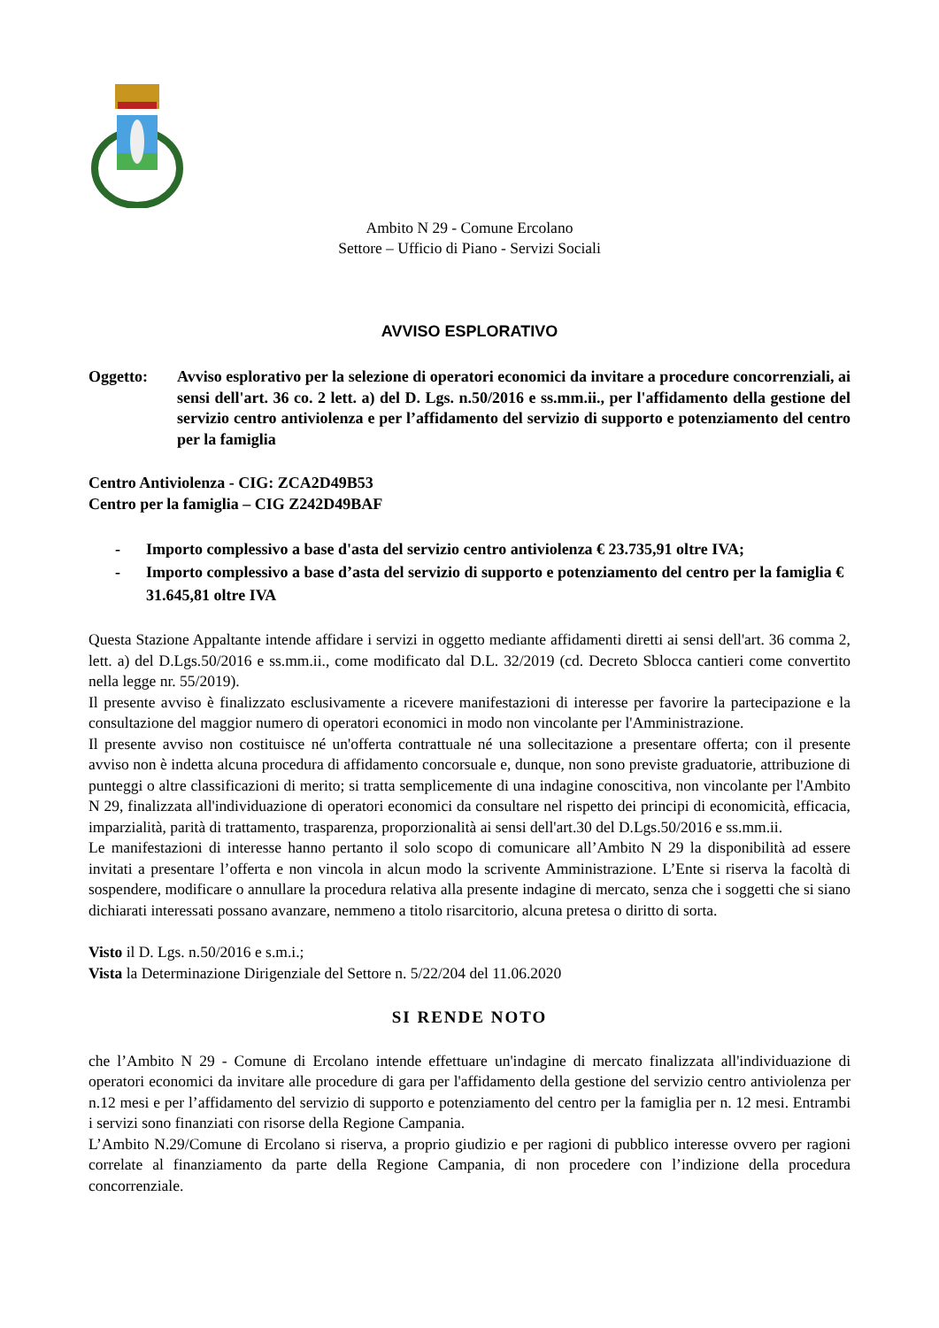Ambito N 29 - Comune Ercolano
Settore – Ufficio di Piano - Servizi Sociali
AVVISO ESPLORATIVO
Oggetto: Avviso esplorativo per la selezione di operatori economici da invitare a procedure concorrenziali, ai sensi dell'art. 36 co. 2 lett. a) del D. Lgs. n.50/2016 e ss.mm.ii., per l'affidamento della gestione del servizio centro antiviolenza e per l’affidamento del servizio di supporto e potenziamento del centro per la famiglia
Centro Antiviolenza - CIG: ZCA2D49B53
Centro per la famiglia – CIG Z242D49BAF
- Importo complessivo a base d'asta del servizio centro antiviolenza € 23.735,91 oltre IVA;
- Importo complessivo a base d’asta del servizio di supporto e potenziamento del centro per la famiglia € 31.645,81 oltre IVA
Questa Stazione Appaltante intende affidare i servizi in oggetto mediante affidamenti diretti ai sensi dell'art. 36 comma 2, lett. a) del D.Lgs.50/2016 e ss.mm.ii., come modificato dal D.L. 32/2019 (cd. Decreto Sblocca cantieri come convertito nella legge nr. 55/2019).
Il presente avviso è finalizzato esclusivamente a ricevere manifestazioni di interesse per favorire la partecipazione e la consultazione del maggior numero di operatori economici in modo non vincolante per l'Amministrazione.
Il presente avviso non costituisce né un'offerta contrattuale né una sollecitazione a presentare offerta; con il presente avviso non è indetta alcuna procedura di affidamento concorsuale e, dunque, non sono previste graduatorie, attribuzione di punteggi o altre classificazioni di merito; si tratta semplicemente di una indagine conoscitiva, non vincolante per l'Ambito N 29, finalizzata all'individuazione di operatori economici da consultare nel rispetto dei principi di economicità, efficacia, imparzialità, parità di trattamento, trasparenza, proporzionalità ai sensi dell'art.30 del D.Lgs.50/2016 e ss.mm.ii.
Le manifestazioni di interesse hanno pertanto il solo scopo di comunicare all’Ambito N 29 la disponibilità ad essere invitati a presentare l’offerta e non vincola in alcun modo la scrivente Amministrazione. L’Ente si riserva la facoltà di sospendere, modificare o annullare la procedura relativa alla presente indagine di mercato, senza che i soggetti che si siano dichiarati interessati possano avanzare, nemmeno a titolo risarcitorio, alcuna pretesa o diritto di sorta.
Visto il D. Lgs. n.50/2016 e s.m.i.;
Vista la Determinazione Dirigenziale del Settore n. 5/22/204 del 11.06.2020
SI RENDE NOTO
che l’Ambito N 29 - Comune di Ercolano intende effettuare un'indagine di mercato finalizzata all'individuazione di operatori economici da invitare alle procedure di gara per l'affidamento della gestione del servizio centro antiviolenza per n.12 mesi e per l’affidamento del servizio di supporto e potenziamento del centro per la famiglia per n. 12 mesi. Entrambi i servizi sono finanziati con risorse della Regione Campania.
L’Ambito N.29/Comune di Ercolano si riserva, a proprio giudizio e per ragioni di pubblico interesse ovvero per ragioni correlate al finanziamento da parte della Regione Campania, di non procedere con l’indizione della procedura concorrenziale.